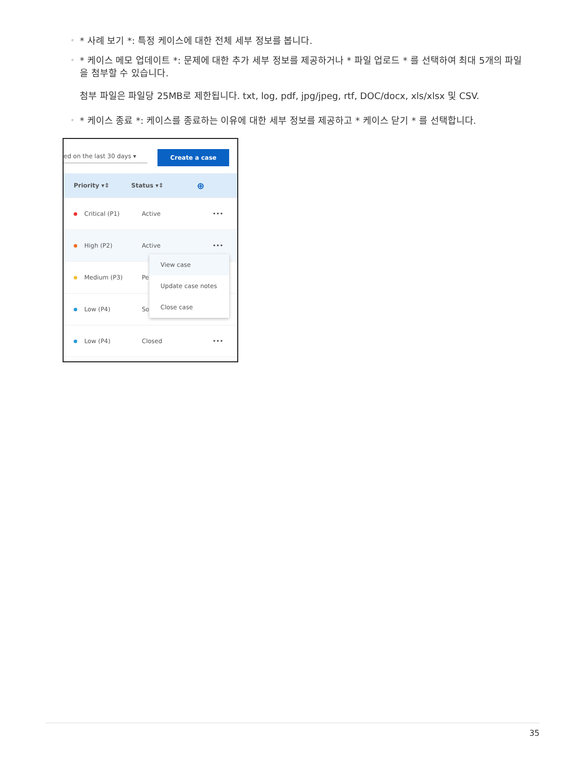◦ * 사례 보기 *: 특정 케이스에 대한 전체 세부 정보를 봅니다.
◦ * 케이스 메모 업데이트 *: 문제에 대한 추가 세부 정보를 제공하거나 * 파일 업로드 * 를 선택하여 최대 5개의 파일을 첨부할 수 있습니다.
첨부 파일은 파일당 25MB로 제한됩니다. txt, log, pdf, jpg/jpeg, rtf, DOC/docx, xls/xlsx 및 CSV.
◦ * 케이스 종료 *: 케이스를 종료하는 이유에 대한 세부 정보를 제공하고 * 케이스 닫기 * 를 선택합니다.
ed on the last 30 days ▾ Create a case
Priority ▾⇕ Status ▾⇕ ⊕
Critical (P1) Active •••
High (P2) Active •••
Medium (P3) Pe
Low (P4) So
Low (P4) Closed •••
View case
Update case notes
Close case
35